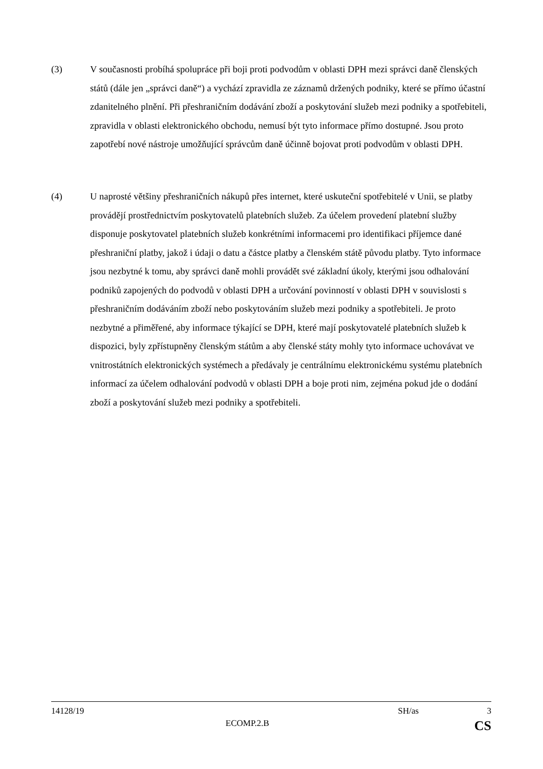(3) V současnosti probíhá spolupráce při boji proti podvodům v oblasti DPH mezi správci daně členských států (dále jen „správci daně“) a vychází zpravidla ze záznamů držených podniky, které se přímo účastní zdanitelného plnění. Při přeshraničním dodávání zboží a poskytování služeb mezi podniky a spotřebiteli, zpravidla v oblasti elektronického obchodu, nemusí být tyto informace přímo dostupné. Jsou proto zapotřebí nové nástroje umožňující správcům daně účinně bojovat proti podvodům v oblasti DPH.
(4) U naprosté většiny přeshraničních nákupů přes internet, které uskuteční spotřebitelé v Unii, se platby provádějí prostřednictvím poskytovatelů platebních služeb. Za účelem provedení platební služby disponuje poskytovatel platebních služeb konkrétními informacemi pro identifikaci příjemce dané přeshraniční platby, jakož i údaji o datu a částce platby a členském státě původu platby. Tyto informace jsou nezbytné k tomu, aby správci daně mohli provádět své základní úkoly, kterými jsou odhalování podniků zapojených do podvodů v oblasti DPH a určování povinností v oblasti DPH v souvislosti s přeshraničním dodáváním zboží nebo poskytováním služeb mezi podniky a spotřebiteli. Je proto nezbytné a přiměřené, aby informace týkající se DPH, které mají poskytovatelé platebních služeb k dispozici, byly zpřístupněny členským státům a aby členské státy mohly tyto informace uchovávat ve vnitrostátních elektronických systémech a předávaly je centrálnímu elektronickému systému platebních informací za účelem odhalování podvodů v oblasti DPH a boje proti nim, zejména pokud jde o dodání zboží a poskytování služeb mezi podniky a spotřebiteli.
14128/19 SH/as 3
ECOMP.2.B CS